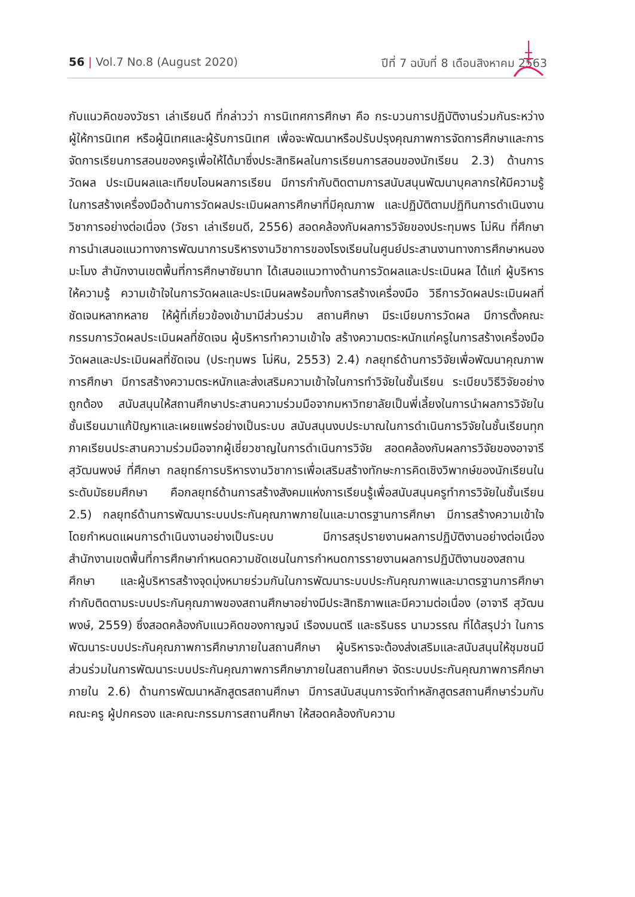56 | Vol.7 No.8 (August 2020) ปีที่ 7 ฉบับที่ 8 เดือนสิงหาคม 2563
กับแนวคิดของวัชรา เล่าเรียนดี ที่กล่าวว่า การนิเทศการศึกษา คือ กระบวนการปฏิบัติงานร่วมกันระหว่างผู้ให้การนิเทศ หรือผู้นิเทศและผู้รับการนิเทศ เพื่อจะพัฒนาหรือปรับปรุงคุณภาพการจัดการศึกษาและการจัดการเรียนการสอนของครูเพื่อให้ได้มาซึ่งประสิทธิผลในการเรียนการสอนของนักเรียน 2.3) ด้านการวัดผล ประเมินผลและเทียบโอนผลการเรียน มีการกำกับติดตามการสนับสนุนพัฒนาบุคลากรให้มีความรู้ ในการสร้างเครื่องมือด้านการวัดผลประเมินผลการศึกษาที่มีคุณภาพ และปฏิบัติตามปฏิทินการดำเนินงานวิชาการอย่างต่อเนื่อง (วัชรา เล่าเรียนดี, 2556) สอดคล้องกับผลการวิจัยของประทุมพร โม่หิน ที่ศึกษาการนำเสนอแนวทางการพัฒนาการบริหารงานวิชาการของโรงเรียนในศูนย์ประสานงานทางการศึกษาหนองมะโมง สำนักงานเขตพื้นที่การศึกษาชัยนาท ได้เสนอแนวทางด้านการวัดผลและประเมินผล ได้แก่ ผู้บริหารให้ความรู้ ความเข้าใจในการวัดผลและประเมินผลพร้อมทั้งการสร้างเครื่องมือ วิธีการวัดผลประเมินผลที่ชัดเจนหลากหลาย ให้ผู้ที่เกี่ยวข้องเข้ามามีส่วนร่วม สถานศึกษา มีระเบียบการวัดผล มีการตั้งคณะกรรมการวัดผลประเมินผลที่ชัดเจน ผู้บริหารทำความเข้าใจ สร้างความตระหนักแก่ครูในการสร้างเครื่องมือวัดผลและประเมินผลที่ชัดเจน (ประทุมพร โม่หิน, 2553) 2.4) กลยุทธ์ด้านการวิจัยเพื่อพัฒนาคุณภาพการศึกษา มีการสร้างความตระหนักและส่งเสริมความเข้าใจในการทำวิจัยในชั้นเรียน ระเบียบวิธีวิจัยอย่างถูกต้อง สนับสนุนให้สถานศึกษาประสานความร่วมมือจากมหาวิทยาลัยเป็นพี่เลี้ยงในการนำผลการวิจัยในชั้นเรียนมาแก้ปัญหาและเผยแพร่อย่างเป็นระบบ สนับสนุนงบประมาณในการดำเนินการวิจัยในชั้นเรียนทุกภาคเรียนประสานความร่วมมือจากผู้เชี่ยวชาญในการดำเนินการวิจัย สอดคล้องกับผลการวิจัยของอาจารี สุวัฒนพงษ์ ที่ศึกษา กลยุทธ์การบริหารงานวิชาการเพื่อเสริมสร้างทักษะการคิดเชิงวิพากษ์ของนักเรียนในระดับมัธยมศึกษา คือกลยุทธ์ด้านการสร้างสังคมแห่งการเรียนรู้เพื่อสนับสนุนครูทำการวิจัยในชั้นเรียน 2.5) กลยุทธ์ด้านการพัฒนาระบบประกันคุณภาพภายในและมาตรฐานการศึกษา มีการสร้างความเข้าใจโดยกำหนดแผนการดำเนินงานอย่างเป็นระบบ มีการสรุปรายงานผลการปฏิบัติงานอย่างต่อเนื่อง สำนักงานเขตพื้นที่การศึกษากำหนดความชัดเชนในการกำหนดการรายงานผลการปฏิบัติงานของสถานศึกษา และผู้บริหารสร้างจุดมุ่งหมายร่วมกันในการพัฒนาระบบประกันคุณภาพและมาตรฐานการศึกษา กำกับติดตามระบบประกันคุณภาพของสถานศึกษาอย่างมีประสิทธิภาพและมีความต่อเนื่อง (อาจารี สุวัฒนพงษ์, 2559) ซึ่งสอดคล้องกับแนวคิดของกาญจน์ เรืองมนตรี และธรินธร นามวรรณ ที่ได้สรุปว่า ในการพัฒนาระบบประกันคุณภาพการศึกษาภายในสถานศึกษา ผู้บริหารจะต้องส่งเสริมและสนับสนุนให้ชุมชนมีส่วนร่วมในการพัฒนาระบบประกันคุณภาพการศึกษาภายในสถานศึกษา จัดระบบประกันคุณภาพการศึกษาภายใน 2.6) ด้านการพัฒนาหลักสูตรสถานศึกษา มีการสนับสนุนการจัดทำหลักสูตรสถานศึกษาร่วมกับคณะครู ผู้ปกครอง และคณะกรรมการสถานศึกษา ให้สอดคล้องกับความ